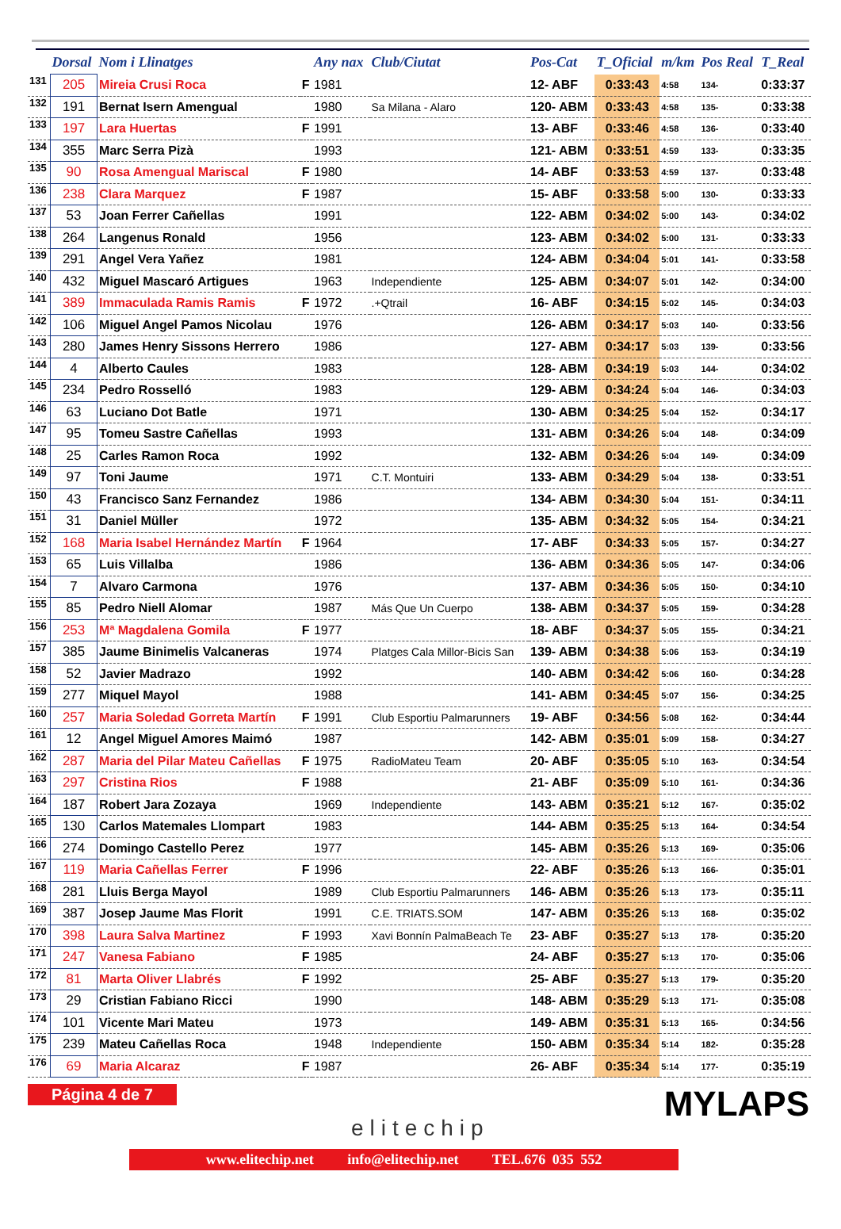| | Dorsal | Nom i Llinatges | | Any nax | Club/Ciutat | Pos-Cat | T_Oficial | m/km | Pos Real | T_Real |
| --- | --- | --- | --- | --- | --- | --- | --- | --- | --- | --- |
| 131 | 205 | Mireia Crusi Roca | F | 1981 | | 12- ABF | 0:33:43 | 4:58 | 134- | 0:33:37 |
| 132 | 191 | Bernat Isern Amengual | | 1980 | Sa Milana - Alaro | 120- ABM | 0:33:43 | 4:58 | 135- | 0:33:38 |
| 133 | 197 | Lara Huertas | F | 1991 | | 13- ABF | 0:33:46 | 4:58 | 136- | 0:33:40 |
| 134 | 355 | Marc Serra Pizà | | 1993 | | 121- ABM | 0:33:51 | 4:59 | 133- | 0:33:35 |
| 135 | 90 | Rosa Amengual Mariscal | F | 1980 | | 14- ABF | 0:33:53 | 4:59 | 137- | 0:33:48 |
| 136 | 238 | Clara Marquez | F | 1987 | | 15- ABF | 0:33:58 | 5:00 | 130- | 0:33:33 |
| 137 | 53 | Joan Ferrer Cañellas | | 1991 | | 122- ABM | 0:34:02 | 5:00 | 143- | 0:34:02 |
| 138 | 264 | Langenus Ronald | | 1956 | | 123- ABM | 0:34:02 | 5:00 | 131- | 0:33:33 |
| 139 | 291 | Angel Vera Yañez | | 1981 | | 124- ABM | 0:34:04 | 5:01 | 141- | 0:33:58 |
| 140 | 432 | Miguel Mascaró Artigues | | 1963 | Independiente | 125- ABM | 0:34:07 | 5:01 | 142- | 0:34:00 |
| 141 | 389 | Immaculada Ramis Ramis | F | 1972 | .+Qtrail | 16- ABF | 0:34:15 | 5:02 | 145- | 0:34:03 |
| 142 | 106 | Miguel Angel Pamos Nicolau | | 1976 | | 126- ABM | 0:34:17 | 5:03 | 140- | 0:33:56 |
| 143 | 280 | James Henry Sissons Herrero | | 1986 | | 127- ABM | 0:34:17 | 5:03 | 139- | 0:33:56 |
| 144 | 4 | Alberto Caules | | 1983 | | 128- ABM | 0:34:19 | 5:03 | 144- | 0:34:02 |
| 145 | 234 | Pedro Rosselló | | 1983 | | 129- ABM | 0:34:24 | 5:04 | 146- | 0:34:03 |
| 146 | 63 | Luciano Dot Batle | | 1971 | | 130- ABM | 0:34:25 | 5:04 | 152- | 0:34:17 |
| 147 | 95 | Tomeu Sastre Cañellas | | 1993 | | 131- ABM | 0:34:26 | 5:04 | 148- | 0:34:09 |
| 148 | 25 | Carles Ramon Roca | | 1992 | | 132- ABM | 0:34:26 | 5:04 | 149- | 0:34:09 |
| 149 | 97 | Toni Jaume | | 1971 | C.T. Montuiri | 133- ABM | 0:34:29 | 5:04 | 138- | 0:33:51 |
| 150 | 43 | Francisco Sanz Fernandez | | 1986 | | 134- ABM | 0:34:30 | 5:04 | 151- | 0:34:11 |
| 151 | 31 | Daniel Müller | | 1972 | | 135- ABM | 0:34:32 | 5:05 | 154- | 0:34:21 |
| 152 | 168 | Maria Isabel Hernández Martín | F | 1964 | | 17- ABF | 0:34:33 | 5:05 | 157- | 0:34:27 |
| 153 | 65 | Luis Villalba | | 1986 | | 136- ABM | 0:34:36 | 5:05 | 147- | 0:34:06 |
| 154 | 7 | Alvaro Carmona | | 1976 | | 137- ABM | 0:34:36 | 5:05 | 150- | 0:34:10 |
| 155 | 85 | Pedro Niell Alomar | | 1987 | Más Que Un Cuerpo | 138- ABM | 0:34:37 | 5:05 | 159- | 0:34:28 |
| 156 | 253 | Mª Magdalena Gomila | F | 1977 | | 18- ABF | 0:34:37 | 5:05 | 155- | 0:34:21 |
| 157 | 385 | Jaume Binimelis Valcaneras | | 1974 | Platges Cala Millor-Bicis San | 139- ABM | 0:34:38 | 5:06 | 153- | 0:34:19 |
| 158 | 52 | Javier Madrazo | | 1992 | | 140- ABM | 0:34:42 | 5:06 | 160- | 0:34:28 |
| 159 | 277 | Miquel Mayol | | 1988 | | 141- ABM | 0:34:45 | 5:07 | 156- | 0:34:25 |
| 160 | 257 | Maria Soledad Gorreta Martín | F | 1991 | Club Esportiu Palmarunners | 19- ABF | 0:34:56 | 5:08 | 162- | 0:34:44 |
| 161 | 12 | Angel Miguel Amores Maimó | | 1987 | | 142- ABM | 0:35:01 | 5:09 | 158- | 0:34:27 |
| 162 | 287 | Maria del Pilar Mateu Cañellas | F | 1975 | RadioMateu Team | 20- ABF | 0:35:05 | 5:10 | 163- | 0:34:54 |
| 163 | 297 | Cristina Rios | F | 1988 | | 21- ABF | 0:35:09 | 5:10 | 161- | 0:34:36 |
| 164 | 187 | Robert Jara Zozaya | | 1969 | Independiente | 143- ABM | 0:35:21 | 5:12 | 167- | 0:35:02 |
| 165 | 130 | Carlos Matemales Llompart | | 1983 | | 144- ABM | 0:35:25 | 5:13 | 164- | 0:34:54 |
| 166 | 274 | Domingo Castello Perez | | 1977 | | 145- ABM | 0:35:26 | 5:13 | 169- | 0:35:06 |
| 167 | 119 | Maria Cañellas Ferrer | F | 1996 | | 22- ABF | 0:35:26 | 5:13 | 166- | 0:35:01 |
| 168 | 281 | Lluis Berga Mayol | | 1989 | Club Esportiu Palmarunners | 146- ABM | 0:35:26 | 5:13 | 173- | 0:35:11 |
| 169 | 387 | Josep Jaume Mas Florit | | 1991 | C.E. TRIATS.SOM | 147- ABM | 0:35:26 | 5:13 | 168- | 0:35:02 |
| 170 | 398 | Laura Salva Martinez | F | 1993 | Xavi Bonnín PalmaBeach Te | 23- ABF | 0:35:27 | 5:13 | 178- | 0:35:20 |
| 171 | 247 | Vanesa Fabiano | F | 1985 | | 24- ABF | 0:35:27 | 5:13 | 170- | 0:35:06 |
| 172 | 81 | Marta Oliver Llabrés | F | 1992 | | 25- ABF | 0:35:27 | 5:13 | 179- | 0:35:20 |
| 173 | 29 | Cristian Fabiano Ricci | | 1990 | | 148- ABM | 0:35:29 | 5:13 | 171- | 0:35:08 |
| 174 | 101 | Vicente Mari Mateu | | 1973 | | 149- ABM | 0:35:31 | 5:13 | 165- | 0:34:56 |
| 175 | 239 | Mateu Cañellas Roca | | 1948 | Independiente | 150- ABM | 0:35:34 | 5:14 | 182- | 0:35:28 |
| 176 | 69 | Maria Alcaraz | F | 1987 | | 26- ABF | 0:35:34 | 5:14 | 177- | 0:35:19 |
Página 4 de 7
elitechip
MYLAPS
www.elitechip.net info@elitechip.net TEL.676 035 552